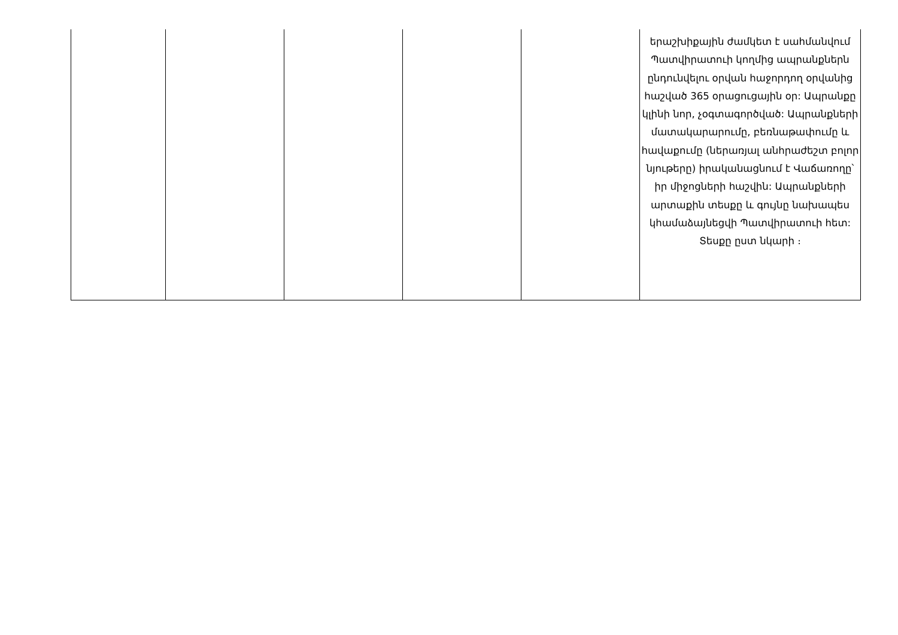| | | | | | երաշխիքային ժամկետ է սահմանվում Պատվիրատուի կողմից ապրանքներն ընդունվելու օրվան հաջորդող օրվանից հաշված 365 օրացուցային օր: Ապրանքը կլինի նոր, չօգտագործված: Ապրանքների մատակարարումը, բեռնաթափումը և հավաքումը (ներառյալ անհրաժեշտ բոլոր նյութերը) իրականացնում է Վաճառողը՝ իր միջոցների հաշվին: Ապրանքների արտաքին տեսքը և գույնը նախապես կհամաձայնեցվի Պատվիրատուի հետ: Տեսքը ըստ նկարի ։ |